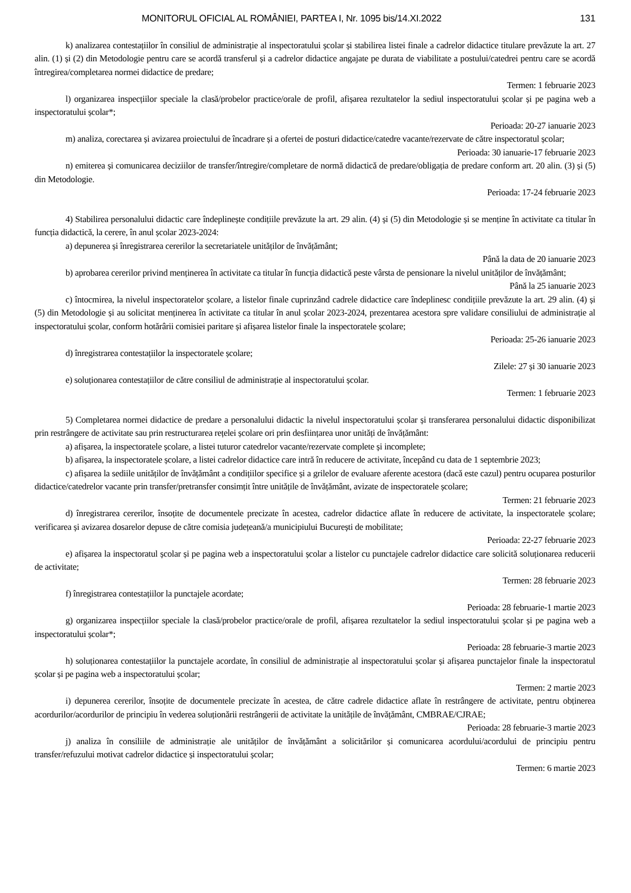MONITORUL OFICIAL AL ROMÂNIEI, PARTEA I, Nr. 1095 bis/14.XI.2022 131
k) analizarea contestațiilor în consiliul de administrație al inspectoratului școlar și stabilirea listei finale a cadrelor didactice titulare prevăzute la art. 27 alin. (1) și (2) din Metodologie pentru care se acordă transferul și a cadrelor didactice angajate pe durata de viabilitate a postului/catedrei pentru care se acordă întregirea/completarea normei didactice de predare;
Termen: 1 februarie 2023
l) organizarea inspecțiilor speciale la clasă/probelor practice/orale de profil, afișarea rezultatelor la sediul inspectoratului școlar și pe pagina web a inspectoratului școlar*;
Perioada: 20-27 ianuarie 2023
m) analiza, corectarea și avizarea proiectului de încadrare și a ofertei de posturi didactice/catedre vacante/rezervate de către inspectoratul școlar;
Perioada: 30 ianuarie-17 februarie 2023
n) emiterea și comunicarea deciziilor de transfer/întregire/completare de normă didactică de predare/obligația de predare conform art. 20 alin. (3) și (5) din Metodologie.
Perioada: 17-24 februarie 2023
4) Stabilirea personalului didactic care îndeplinește condițiile prevăzute la art. 29 alin. (4) și (5) din Metodologie și se menține în activitate ca titular în funcția didactică, la cerere, în anul școlar 2023-2024:
a) depunerea și înregistrarea cererilor la secretariatele unităților de învățământ;
Până la data de 20 ianuarie 2023
b) aprobarea cererilor privind menținerea în activitate ca titular în funcția didactică peste vârsta de pensionare la nivelul unităților de învățământ;
Până la 25 ianuarie 2023
c) întocmirea, la nivelul inspectoratelor școlare, a listelor finale cuprinzând cadrele didactice care îndeplinesc condițiile prevăzute la art. 29 alin. (4) și (5) din Metodologie și au solicitat menținerea în activitate ca titular în anul școlar 2023-2024, prezentarea acestora spre validare consiliului de administrație al inspectoratului școlar, conform hotărârii comisiei paritare și afișarea listelor finale la inspectoratele școlare;
Perioada: 25-26 ianuarie 2023
d) înregistrarea contestațiilor la inspectoratele școlare;
Zilele: 27 și 30 ianuarie 2023
e) soluționarea contestațiilor de către consiliul de administrație al inspectoratului școlar.
Termen: 1 februarie 2023
5) Completarea normei didactice de predare a personalului didactic la nivelul inspectoratului școlar și transferarea personalului didactic disponibilizat prin restrângere de activitate sau prin restructurarea rețelei școlare ori prin desființarea unor unități de învățământ:
a) afișarea, la inspectoratele școlare, a listei tuturor catedrelor vacante/rezervate complete și incomplete;
b) afișarea, la inspectoratele școlare, a listei cadrelor didactice care intră în reducere de activitate, începând cu data de 1 septembrie 2023;
c) afișarea la sediile unităților de învățământ a condițiilor specifice și a grilelor de evaluare aferente acestora (dacă este cazul) pentru ocuparea posturilor didactice/catedrelor vacante prin transfer/pretransfer consimțit între unitățile de învățământ, avizate de inspectoratele școlare;
Termen: 21 februarie 2023
d) înregistrarea cererilor, însoțite de documentele precizate în acestea, cadrelor didactice aflate în reducere de activitate, la inspectoratele școlare; verificarea și avizarea dosarelor depuse de către comisia județeană/a municipiului București de mobilitate;
Perioada: 22-27 februarie 2023
e) afișarea la inspectoratul școlar și pe pagina web a inspectoratului școlar a listelor cu punctajele cadrelor didactice care solicită soluționarea reducerii de activitate;
Termen: 28 februarie 2023
f) înregistrarea contestațiilor la punctajele acordate;
Perioada: 28 februarie-1 martie 2023
g) organizarea inspecțiilor speciale la clasă/probelor practice/orale de profil, afișarea rezultatelor la sediul inspectoratului școlar și pe pagina web a inspectoratului școlar*;
Perioada: 28 februarie-3 martie 2023
h) soluționarea contestațiilor la punctajele acordate, în consiliul de administrație al inspectoratului școlar și afișarea punctajelor finale la inspectoratul școlar și pe pagina web a inspectoratului școlar;
Termen: 2 martie 2023
i) depunerea cererilor, însoțite de documentele precizate în acestea, de către cadrele didactice aflate în restrângere de activitate, pentru obținerea acordurilor/acordurilor de principiu în vederea soluționării restrângerii de activitate la unitățile de învățământ, CMBRAE/CJRAE;
Perioada: 28 februarie-3 martie 2023
j) analiza în consiliile de administrație ale unităților de învățământ a solicitărilor și comunicarea acordului/acordului de principiu pentru transfer/refuzului motivat cadrelor didactice și inspectoratului școlar;
Termen: 6 martie 2023